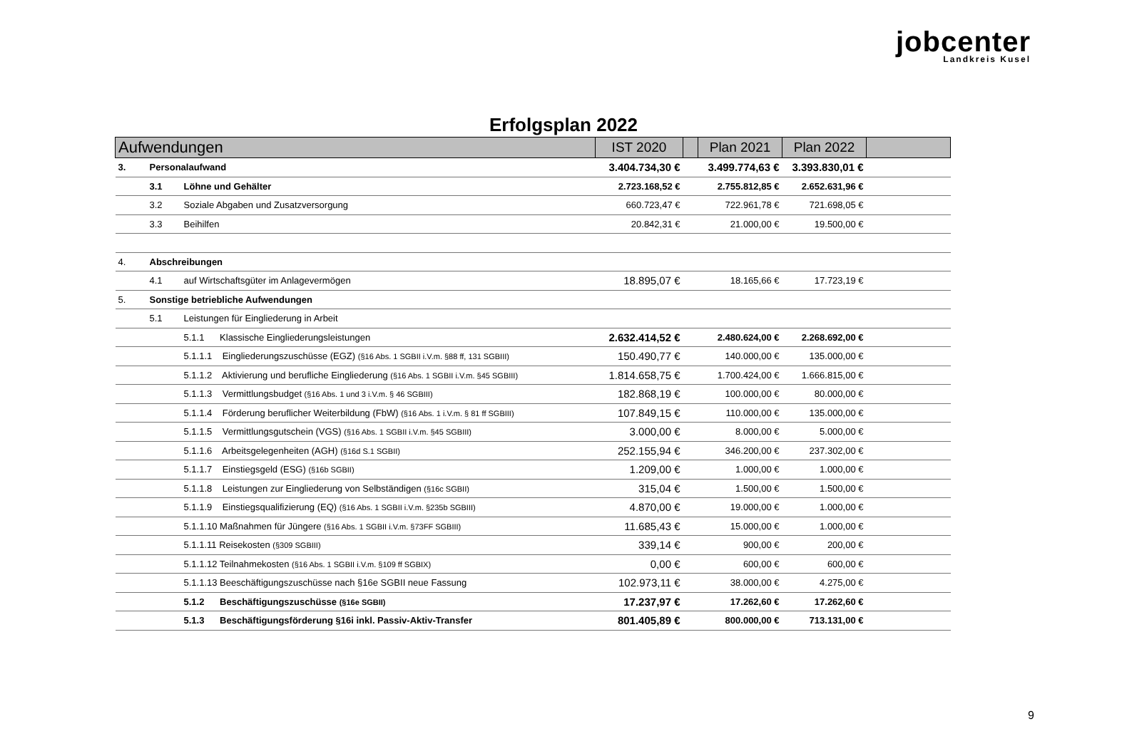jobcenter
Landkreis Kusel
Erfolgsplan 2022
| Aufwendungen | | | IST 2020 | | Plan 2021 | Plan 2022 | |
| --- | --- | --- | --- | --- | --- | --- | --- |
| 3. | Personalaufwand | | 3.404.734,30 € | | 3.499.774,63 € | 3.393.830,01 € | |
| | 3.1 | Löhne und Gehälter | 2.723.168,52 € | | 2.755.812,85 € | 2.652.631,96 € | |
| | 3.2 | Soziale Abgaben und Zusatzversorgung | 660.723,47 € | | 722.961,78 € | 721.698,05 € | |
| | 3.3 | Beihilfen | 20.842,31 € | | 21.000,00 € | 19.500,00 € | |
| 4. | Abschreibungen | | | | | | |
| | 4.1 | auf Wirtschaftsgüter im Anlagevermögen | 18.895,07 € | | 18.165,66 € | 17.723,19 € | |
| 5. | Sonstige betriebliche Aufwendungen | | | | | | |
| | 5.1 | Leistungen für Eingliederung in Arbeit | | | | | |
| | | 5.1.1 Klassische Eingliederungsleistungen | 2.632.414,52 € | | 2.480.624,00 € | 2.268.692,00 € | |
| | | 5.1.1.1 Eingliederungszuschüsse (EGZ) (§16 Abs. 1 SGBII i.V.m. §88 ff, 131 SGBIII) | 150.490,77 € | | 140.000,00 € | 135.000,00 € | |
| | | 5.1.1.2 Aktivierung und berufliche Eingliederung (§16 Abs. 1 SGBII i.V.m. §45 SGBIII) | 1.814.658,75 € | | 1.700.424,00 € | 1.666.815,00 € | |
| | | 5.1.1.3 Vermittlungsbudget (§16 Abs. 1 und 3 i.V.m. § 46 SGBIII) | 182.868,19 € | | 100.000,00 € | 80.000,00 € | |
| | | 5.1.1.4 Förderung beruflicher Weiterbildung (FbW) (§16 Abs. 1 i.V.m. § 81 ff SGBIII) | 107.849,15 € | | 110.000,00 € | 135.000,00 € | |
| | | 5.1.1.5 Vermittlungsgutschein (VGS) (§16 Abs. 1 SGBII i.V.m. §45 SGBIII) | 3.000,00 € | | 8.000,00 € | 5.000,00 € | |
| | | 5.1.1.6 Arbeitsgelegenheiten (AGH) (§16d S.1 SGBII) | 252.155,94 € | | 346.200,00 € | 237.302,00 € | |
| | | 5.1.1.7 Einstiegsgeld (ESG) (§16b SGBII) | 1.209,00 € | | 1.000,00 € | 1.000,00 € | |
| | | 5.1.1.8 Leistungen zur Eingliederung von Selbständigen (§16c SGBII) | 315,04 € | | 1.500,00 € | 1.500,00 € | |
| | | 5.1.1.9 Einstiegsqualifizierung (EQ) (§16 Abs. 1 SGBII i.V.m. §235b SGBIII) | 4.870,00 € | | 19.000,00 € | 1.000,00 € | |
| | | 5.1.1.10 Maßnahmen für Jüngere (§16 Abs. 1 SGBII i.V.m. §73FF SGBIII) | 11.685,43 € | | 15.000,00 € | 1.000,00 € | |
| | | 5.1.1.11 Reisekosten (§309 SGBIII) | 339,14 € | | 900,00 € | 200,00 € | |
| | | 5.1.1.12 Teilnahmekosten (§16 Abs. 1 SGBII i.V.m. §109 ff SGBIX) | 0,00 € | | 600,00 € | 600,00 € | |
| | | 5.1.1.13 Beeschäftigungszuschüsse nach §16e SGBII neue Fassung | 102.973,11 € | | 38.000,00 € | 4.275,00 € | |
| | | 5.1.2 Beschäftigungszuschüsse (§16e SGBII) | 17.237,97 € | | 17.262,60 € | 17.262,60 € | |
| | | 5.1.3 Beschäftigungsförderung §16i inkl. Passiv-Aktiv-Transfer | 801.405,89 € | | 800.000,00 € | 713.131,00 € | |
9